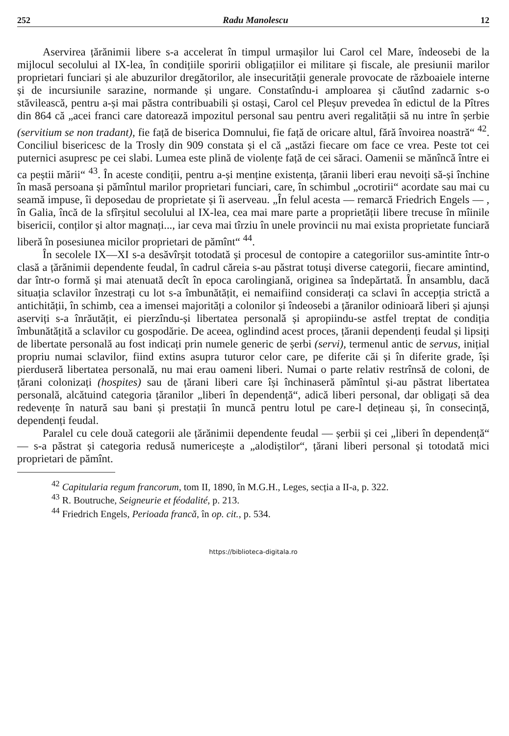252 Radu Manolescu 12
Aservirea țărănimii libere s-a accelerat în timpul urmașilor lui Carol cel Mare, îndeosebi de la mijlocul secolului al IX-lea, în condițiile sporirii obligațiilor ei militare și fiscale, ale presiunii marilor proprietari funciari și ale abuzurilor dregătorilor, ale insecurității generale provocate de războaiele interne și de incursiunile sarazine, normande și ungare. Constatîndu-i amploarea și căutînd zadarnic s-o stăvilească, pentru a-și mai păstra contribuabili și ostași, Carol cel Pleșuv prevedea în edictul de la Pîtres din 864 că „acei franci care datorează impozitul personal sau pentru averi regalității să nu intre în șerbie (servitium se non tradant), fie față de biserica Domnului, fie față de oricare altul, fără învoirea noastră“ <sup>42</sup>. Conciliul bisericesc de la Trosly din 909 constata și el că „astăzi fiecare om face ce vrea. Peste tot cei puternici asupresc pe cei slabi. Lumea este plină de violențe față de cei săraci. Oamenii se mănîncă între ei ca peștii mării“ <sup>43</sup>. În aceste condiții, pentru a-și menține existența, țăranii liberi erau nevoiți să-și închine în masă persoana și pămîntul marilor proprietari funciari, care, în schimbul „ocrotirii“ acordate sau mai cu seamă impuse, îi deposedau de proprietate și îi aserveau. „În felul acesta — remarcă Friedrich Engels — , în Galia, încă de la sfîrșitul secolului al IX-lea, cea mai mare parte a proprietății libere trecuse în mîinile bisericii, conților și altor magnați..., iar ceva mai tîrziu în unele provincii nu mai exista proprietate funciară liberă în posesiunea micilor proprietari de pămînt“ <sup>44</sup>.
În secolele IX—XI s-a desăvîrșit totodată și procesul de contopire a categoriilor sus-amintite într-o clasă a țărănimii dependente feudal, în cadrul căreia s-au păstrat totuși diverse categorii, fiecare amintind, dar într-o formă și mai atenuată decît în epoca carolingiană, originea sa îndepărtată. În ansamblu, dacă situația sclavilor înzestrați cu lot s-a îmbunătățit, ei nemaifiind considerați ca sclavi în accepția strictă a antichității, în schimb, cea a imensei majorități a colonilor și îndeosebi a țăranilor odinioară liberi și ajunși aserviți s-a înrăutățit, ei pierzîndu-și libertatea personală și apropiindu-se astfel treptat de condiția îmbunătățită a sclavilor cu gospodărie. De aceea, oglindind acest proces, țăranii dependenți feudal și lipsiți de libertate personală au fost indicați prin numele generic de șerbi (servi), termenul antic de servus, inițial propriu numai sclavilor, fiind extins asupra tuturor celor care, pe diferite căi și în diferite grade, își pierduseră libertatea personală, nu mai erau oameni liberi. Numai o parte relativ restrînsă de coloni, de țărani colonizați (hospites) sau de țărani liberi care își închinaseră pămîntul și-au păstrat libertatea personală, alcătuind categoria țăranilor „liberi în dependență“, adică liberi personal, dar obligați să dea redevențe în natură sau bani și prestații în muncă pentru lotul pe care-l dețineau și, în consecință, dependenți feudal.
Paralel cu cele două categorii ale țărănimii dependente feudal — șerbii și cei „liberi în dependență“ — s-a păstrat și categoria redusă numericește a „alodiștilor“, țărani liberi personal și totodată mici proprietari de pămînt.
<sup>42</sup> Capitularia regum francorum, tom II, 1890, în M.G.H., Leges, secția a II-a, p. 322.
<sup>43</sup> R. Boutruche, Seigneurie et féodalité, p. 213.
<sup>44</sup> Friedrich Engels, Perioada francă, în op. cit., p. 534.
https://biblioteca-digitala.ro